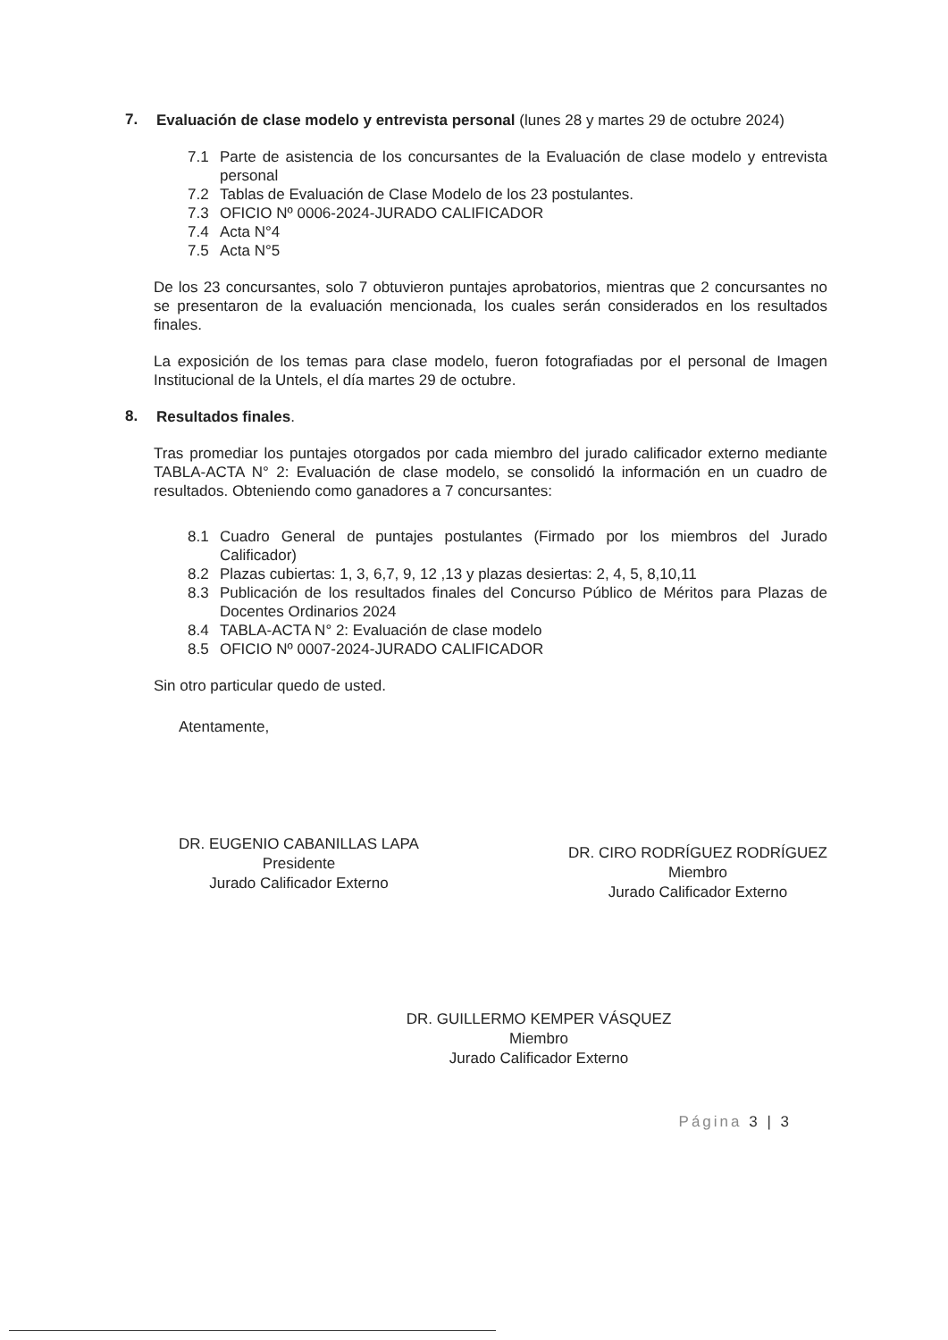7.
Evaluación de clase modelo y entrevista personal (lunes 28 y martes 29 de octubre 2024)
7.1
Parte de asistencia de los concursantes de la Evaluación de clase modelo y entrevista personal
7.2
Tablas de Evaluación de Clase Modelo de los 23 postulantes.
7.3
OFICIO Nº 0006-2024-JURADO CALIFICADOR
7.4
Acta N°4
7.5
Acta N°5
De los 23 concursantes, solo 7 obtuvieron puntajes aprobatorios, mientras que 2 concursantes no se presentaron de la evaluación mencionada, los cuales serán considerados en los resultados finales.
La exposición de los temas para clase modelo, fueron fotografiadas por el personal de Imagen Institucional de la Untels, el día martes 29 de octubre.
8.
Resultados finales.
Tras promediar los puntajes otorgados por cada miembro del jurado calificador externo mediante TABLA-ACTA N° 2: Evaluación de clase modelo, se consolidó la información en un cuadro de resultados. Obteniendo como ganadores a 7 concursantes:
8.1
Cuadro General de puntajes postulantes (Firmado por los miembros del Jurado Calificador)
8.2
Plazas cubiertas: 1, 3, 6,7, 9, 12 ,13 y plazas desiertas: 2, 4, 5, 8,10,11
8.3
Publicación de los resultados finales del Concurso Público de Méritos para Plazas de Docentes Ordinarios 2024
8.4
TABLA-ACTA N° 2: Evaluación de clase modelo
8.5
OFICIO Nº 0007-2024-JURADO CALIFICADOR
Sin otro particular quedo de usted.
Atentamente,
DR. EUGENIO CABANILLAS LAPA
Presidente
Jurado Calificador Externo
DR. CIRO RODRÍGUEZ RODRÍGUEZ
Miembro
Jurado Calificador Externo
DR. GUILLERMO KEMPER VÁSQUEZ
Miembro
Jurado Calificador Externo
Página 3 | 3